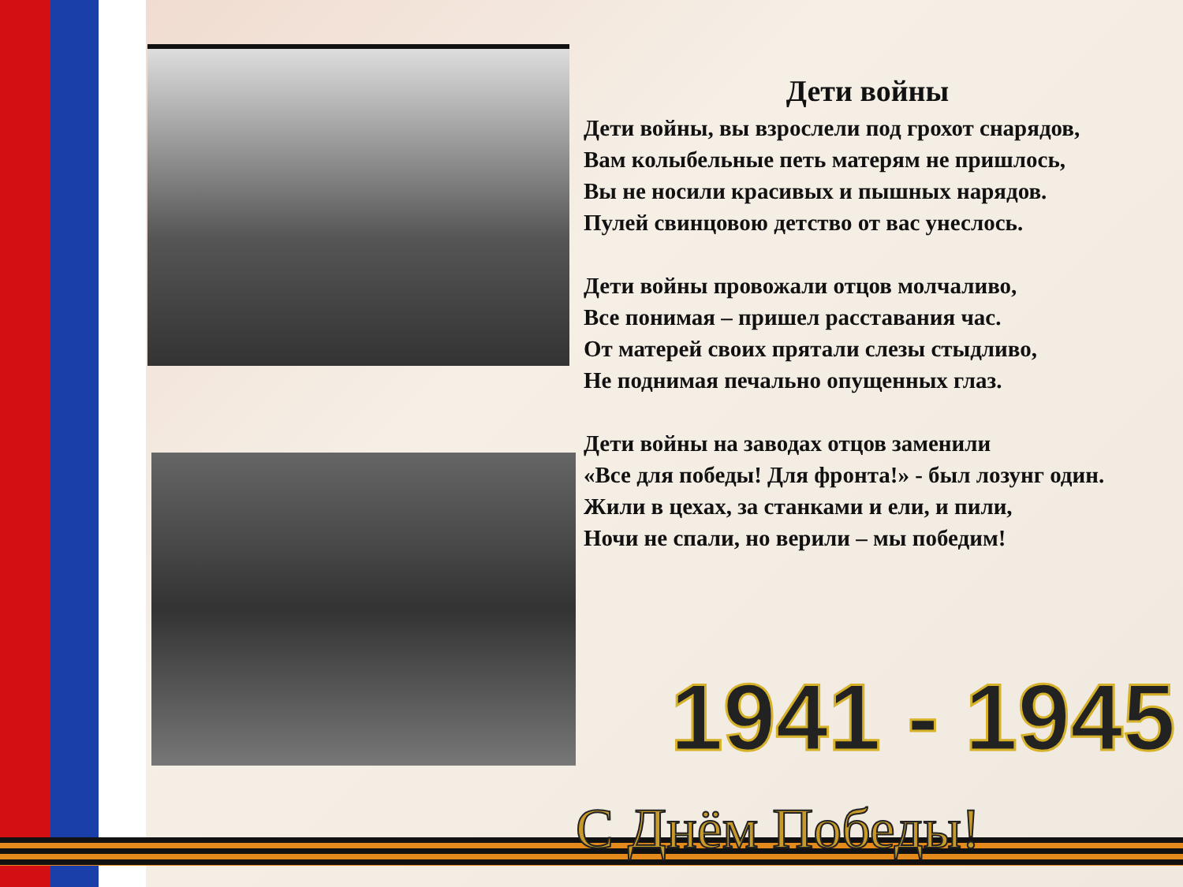Дети войны
Дети войны, вы взрослели под грохот снарядов,
Вам колыбельные петь матерям не пришлось,
Вы не носили красивых и пышных нарядов.
Пулей свинцовою детство от вас унеслось.
Дети войны провожали отцов молчаливо,
Все понимая – пришел расставания час.
От матерей своих прятали слезы стыдливо,
Не поднимая печально опущенных глаз.
Дети войны на заводах отцов заменили
«Все для победы! Для фронта!» - был лозунг один.
Жили в цехах, за станками и ели, и пили,
Ночи не спали, но верили – мы победим!
1941 - 1945
С Днём Победы!